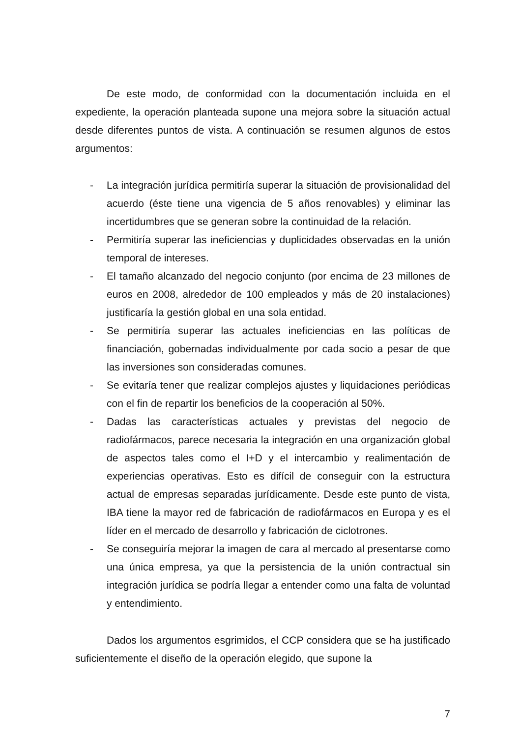De este modo, de conformidad con la documentación incluida en el expediente, la operación planteada supone una mejora sobre la situación actual desde diferentes puntos de vista. A continuación se resumen algunos de estos argumentos:
- La integración jurídica permitiría superar la situación de provisionalidad del acuerdo (éste tiene una vigencia de 5 años renovables) y eliminar las incertidumbres que se generan sobre la continuidad de la relación.
- Permitiría superar las ineficiencias y duplicidades observadas en la unión temporal de intereses.
- El tamaño alcanzado del negocio conjunto (por encima de 23 millones de euros en 2008, alrededor de 100 empleados y más de 20 instalaciones) justificaría la gestión global en una sola entidad.
- Se permitiría superar las actuales ineficiencias en las políticas de financiación, gobernadas individualmente por cada socio a pesar de que las inversiones son consideradas comunes.
- Se evitaría tener que realizar complejos ajustes y liquidaciones periódicas con el fin de repartir los beneficios de la cooperación al 50%.
- Dadas las características actuales y previstas del negocio de radiofármacos, parece necesaria la integración en una organización global de aspectos tales como el I+D y el intercambio y realimentación de experiencias operativas. Esto es difícil de conseguir con la estructura actual de empresas separadas jurídicamente. Desde este punto de vista, IBA tiene la mayor red de fabricación de radiofármacos en Europa y es el líder en el mercado de desarrollo y fabricación de ciclotrones.
- Se conseguiría mejorar la imagen de cara al mercado al presentarse como una única empresa, ya que la persistencia de la unión contractual sin integración jurídica se podría llegar a entender como una falta de voluntad y entendimiento.
Dados los argumentos esgrimidos, el CCP considera que se ha justificado suficientemente el diseño de la operación elegido, que supone la
7